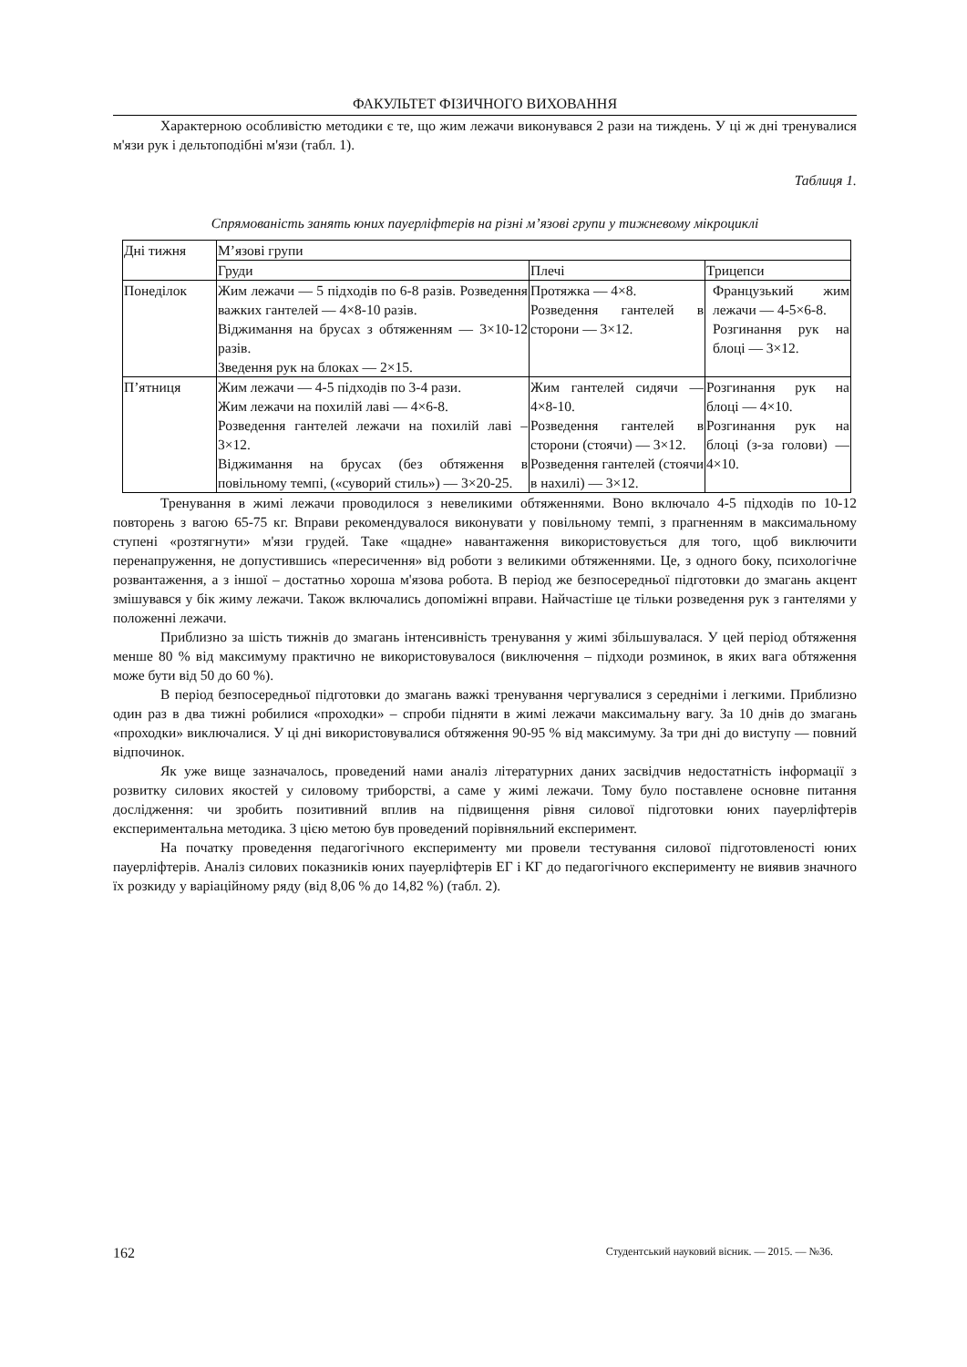ФАКУЛЬТЕТ ФІЗИЧНОГО ВИХОВАННЯ
Характерною особливістю методики є те, що жим лежачи виконувався 2 рази на тиждень. У ці ж дні тренувалися м'язи рук і дельтоподібні м'язи (табл. 1).
Таблиця 1.
Спрямованість занять юних пауерліфтерів на різні м’язові групи у тижневому мікроциклі
| Дні тижня | М’язові групи | | |
| | Груди | Плечі | Трицепси |
| Понеділок | Жим лежачи — 5 підходів по 6-8 разів. Розведення важких гантелей — 4×8-10 разів. Віджимання на брусах з обтяженням — 3×10-12 разів. Зведення рук на блоках — 2×15. | Протяжка — 4×8. Розведення гантелей в сторони — 3×12. | Французький жим лежачи — 4-5×6-8. Розгинання рук на блоці — 3×12. |
| П’ятниця | Жим лежачи — 4-5 підходів по 3-4 рази. Жим лежачи на похилій лаві — 4×6-8. Розведення гантелей лежачи на похилій лаві – 3×12. Віджимання на брусах (без обтяження в повільному темпі, («суворий стиль») — 3×20-25. | Жим гантелей сидячи — 4×8-10. Розведення гантелей в сторони (стоячи) — 3×12. Розведення гантелей (стоячи в нахилі) — 3×12. | Розгинання рук на блоці — 4×10. Розгинання рук на блоці (з-за голови) — 4×10. |
Тренування в жимі лежачи проводилося з невеликими обтяженнями. Воно включало 4-5 підходів по 10-12 повторень з вагою 65-75 кг. Вправи рекомендувалося виконувати у повільному темпі, з прагненням в максимальному ступені «розтягнути» м'язи грудей. Таке «щадне» навантаження використовується для того, щоб виключити перенапруження, не допустившись «пересичення» від роботи з великими обтяженнями. Це, з одного боку, психологічне розвантаження, а з іншої – достатньо хороша м'язова робота. В період же безпосередньої підготовки до змагань акцент змішувався у бік жиму лежачи. Також включались допоміжні вправи. Найчастіше це тільки розведення рук з гантелями у положенні лежачи.
Приблизно за шість тижнів до змагань інтенсивність тренування у жимі збільшувалася. У цей період обтяження менше 80 % від максимуму практично не використовувалося (виключення – підходи розминок, в яких вага обтяження може бути від 50 до 60 %).
В період безпосередньої підготовки до змагань важкі тренування чергувалися з середніми і легкими. Приблизно один раз в два тижні робилися «проходки» – спроби підняти в жимі лежачи максимальну вагу. За 10 днів до змагань «проходки» виключалися. У ці дні використовувалися обтяження 90-95 % від максимуму. За три дні до виступу — повний відпочинок.
Як уже вище зазначалось, проведений нами аналіз літературних даних засвідчив недостатність інформації з розвитку силових якостей у силовому триборстві, а саме у жимі лежачи. Тому було поставлене основне питання дослідження: чи зробить позитивний вплив на підвищення рівня силової підготовки юних пауерліфтерів експериментальна методика. З цією метою був проведений порівняльний експеримент.
На початку проведення педагогічного експерименту ми провели тестування силової підготовленості юних пауерліфтерів. Аналіз силових показників юних пауерліфтерів ЕГ і КГ до педагогічного експерименту не виявив значного їх розкиду у варіаційному ряду (від 8,06 % до 14,82 %) (табл. 2).
162 Студентський науковий вісник. — 2015. — №36.